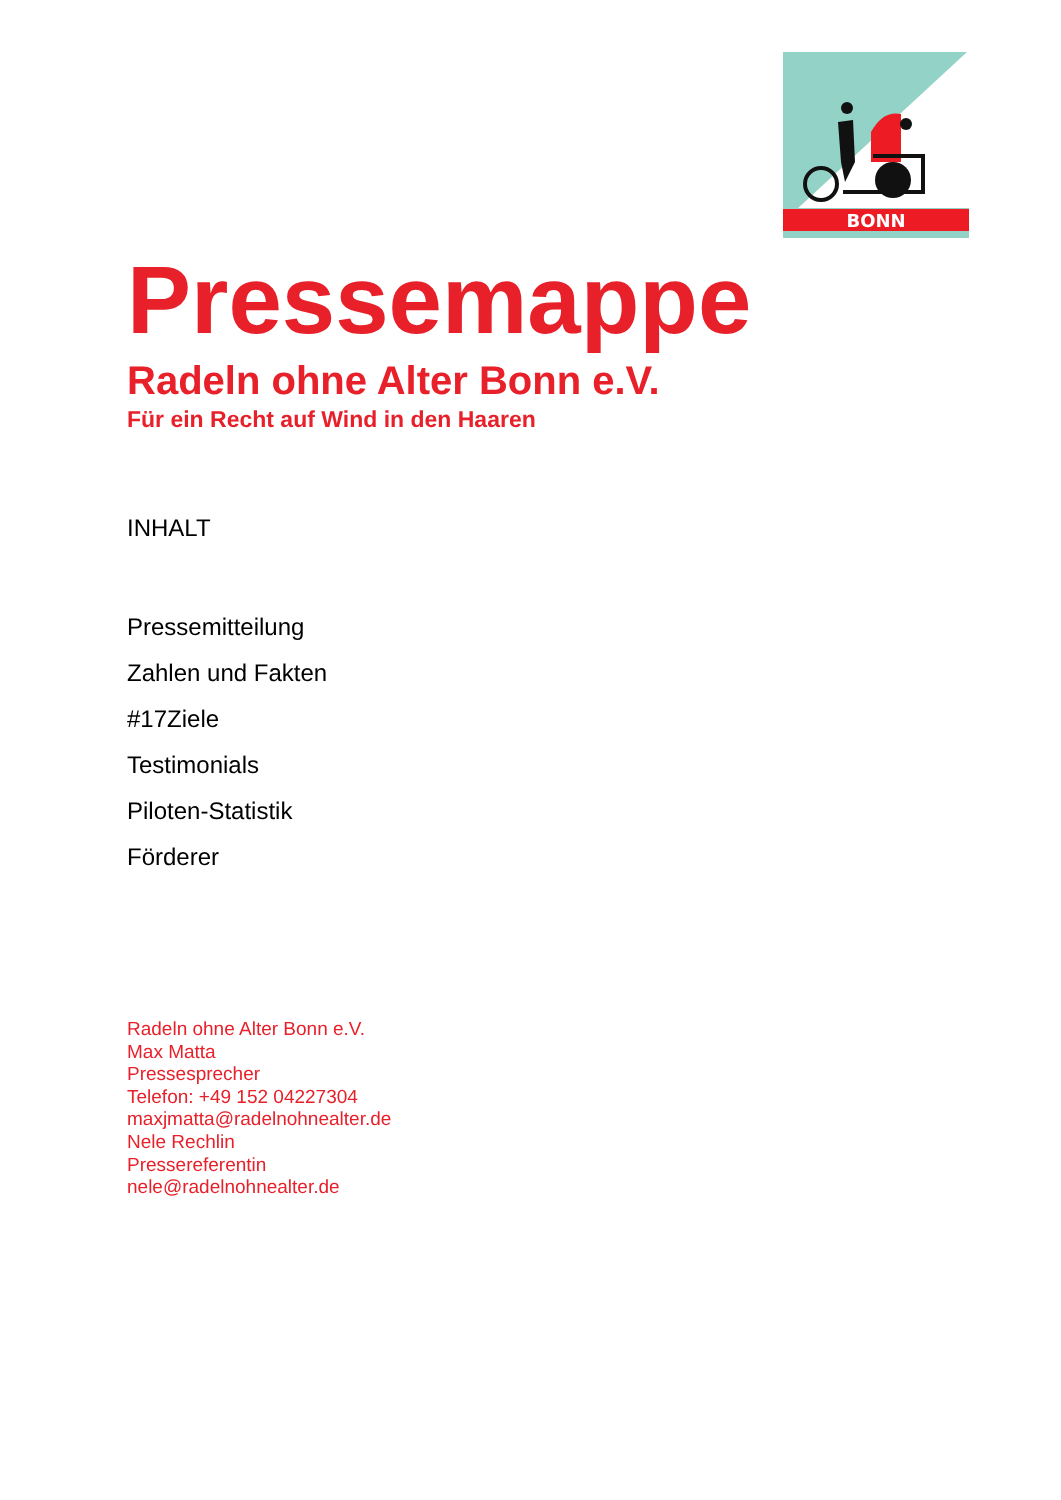BONN
Pressemappe
Radeln ohne Alter Bonn e.V.
Für ein Recht auf Wind in den Haaren
INHALT
Pressemitteilung
Zahlen und Fakten
#17Ziele
Testimonials
Piloten-Statistik
Förderer
Radeln ohne Alter Bonn e.V.
Max Matta
Pressesprecher
Telefon: +49 152 04227304
maxjmatta@radelnohnealter.de
Nele Rechlin
Pressereferentin
nele@radelnohnealter.de